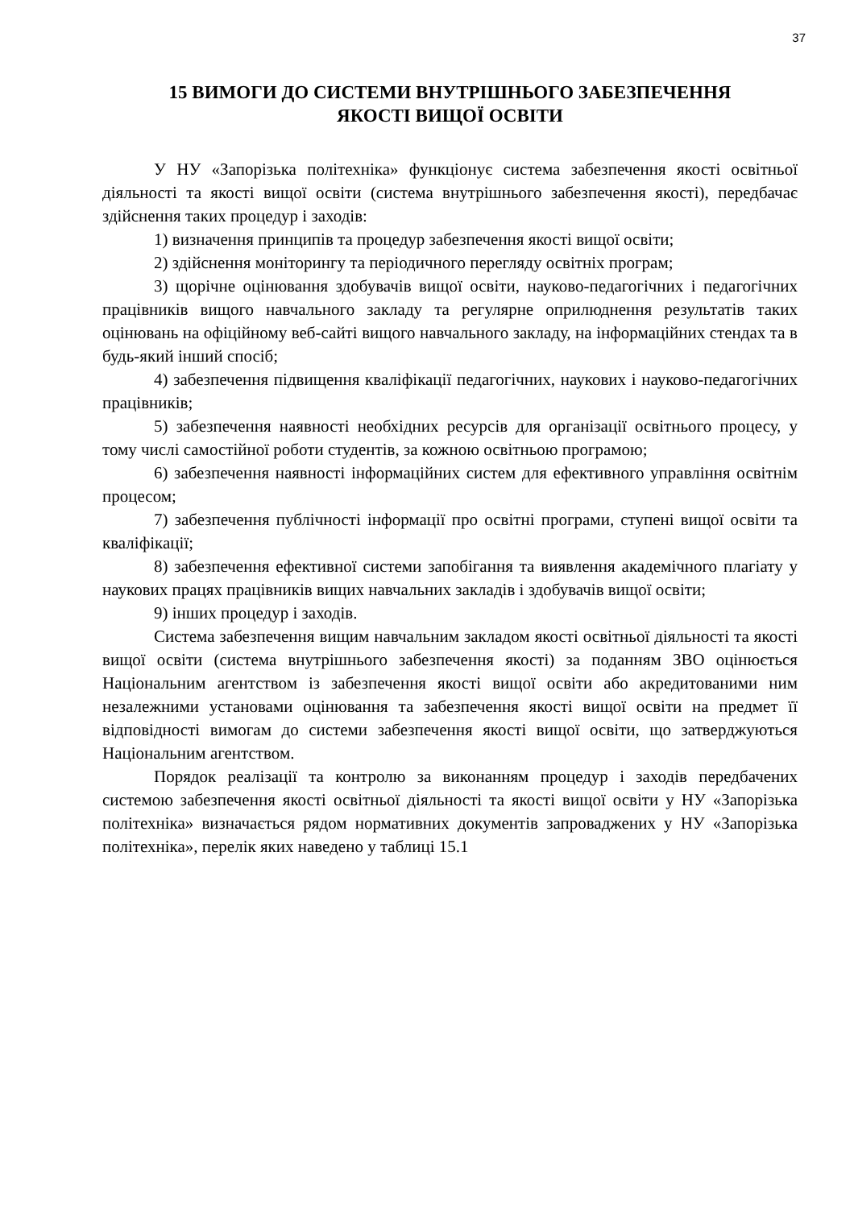37
15 ВИМОГИ ДО СИСТЕМИ ВНУТРІШНЬОГО ЗАБЕЗПЕЧЕННЯ
ЯКОСТІ ВИЩОЇ ОСВІТИ
У НУ «Запорізька політехніка» функціонує система забезпечення якості освітньої діяльності та якості вищої освіти (система внутрішнього забезпечення якості), передбачає здійснення таких процедур і заходів:
1) визначення принципів та процедур забезпечення якості вищої освіти;
2) здійснення моніторингу та періодичного перегляду освітніх програм;
3) щорічне оцінювання здобувачів вищої освіти, науково-педагогічних і педагогічних працівників вищого навчального закладу та регулярне оприлюднення результатів таких оцінювань на офіційному веб-сайті вищого навчального закладу, на інформаційних стендах та в будь-який інший спосіб;
4) забезпечення підвищення кваліфікації педагогічних, наукових і науково-педагогічних працівників;
5) забезпечення наявності необхідних ресурсів для організації освітнього процесу, у тому числі самостійної роботи студентів, за кожною освітньою програмою;
6) забезпечення наявності інформаційних систем для ефективного управління освітнім процесом;
7) забезпечення публічності інформації про освітні програми, ступені вищої освіти та кваліфікації;
8) забезпечення ефективної системи запобігання та виявлення академічного плагіату у наукових працях працівників вищих навчальних закладів і здобувачів вищої освіти;
9) інших процедур і заходів.
Система забезпечення вищим навчальним закладом якості освітньої діяльності та якості вищої освіти (система внутрішнього забезпечення якості) за поданням ЗВО оцінюється Національним агентством із забезпечення якості вищої освіти або акредитованими ним незалежними установами оцінювання та забезпечення якості вищої освіти на предмет її відповідності вимогам до системи забезпечення якості вищої освіти, що затверджуються Національним агентством.
Порядок реалізації та контролю за виконанням процедур і заходів передбачених системою забезпечення якості освітньої діяльності та якості вищої освіти у НУ «Запорізька політехніка» визначається рядом нормативних документів запроваджених у НУ «Запорізька політехніка», перелік яких наведено у таблиці 15.1